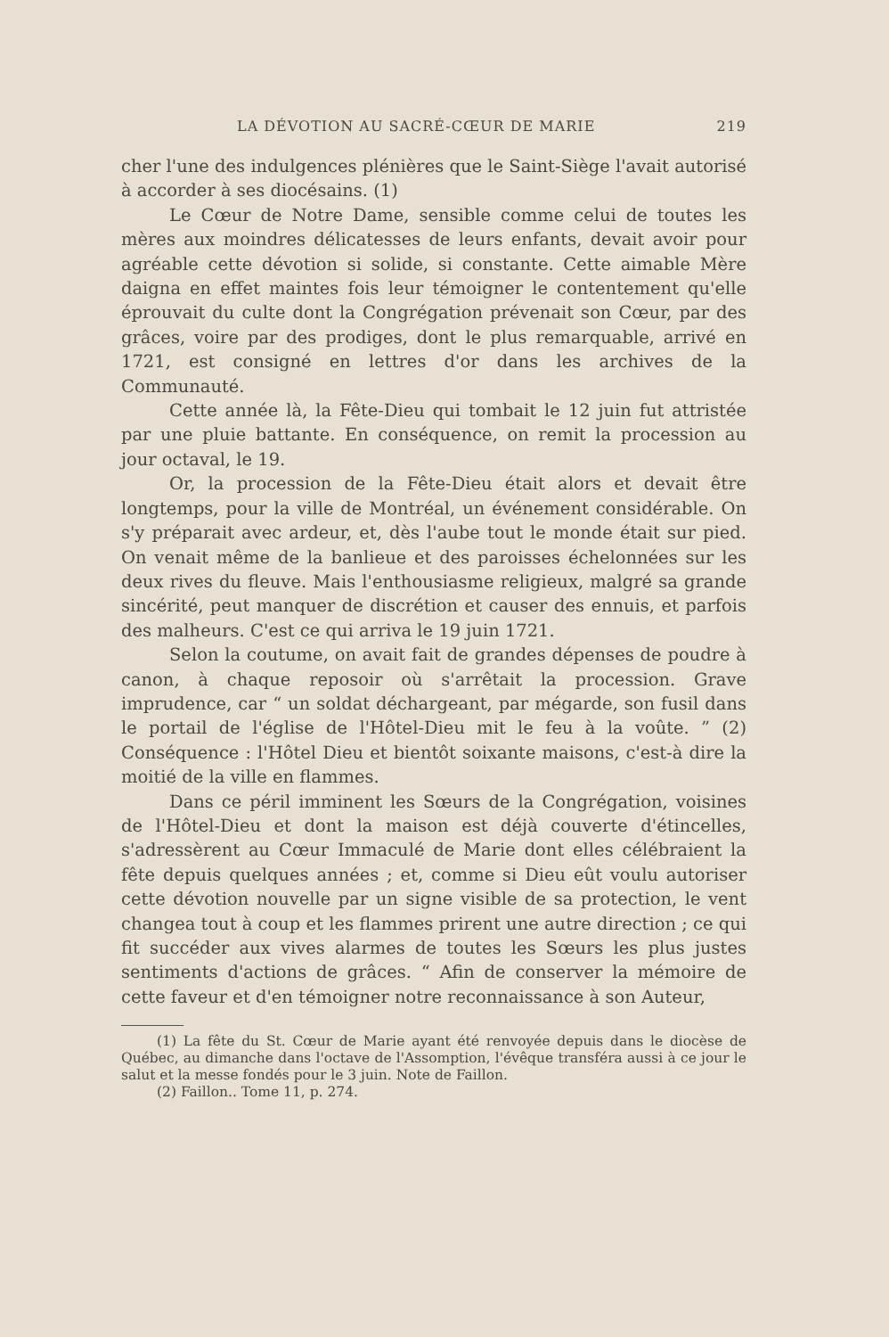LA DÉVOTION AU SACRÉ-CŒUR DE MARIE 219
cher l'une des indulgences plénières que le Saint-Siège l'avait autorisé à accorder à ses diocésains. (1)
Le Cœur de Notre Dame, sensible comme celui de toutes les mères aux moindres délicatesses de leurs enfants, devait avoir pour agréable cette dévotion si solide, si constante. Cette aimable Mère daigna en effet maintes fois leur témoigner le contentement qu'elle éprouvait du culte dont la Congrégation prévenait son Cœur, par des grâces, voire par des prodiges, dont le plus remarquable, arrivé en 1721, est consigné en lettres d'or dans les archives de la Communauté.
Cette année là, la Fête-Dieu qui tombait le 12 juin fut attristée par une pluie battante. En conséquence, on remit la procession au jour octaval, le 19.
Or, la procession de la Fête-Dieu était alors et devait être longtemps, pour la ville de Montréal, un événement considérable. On s'y préparait avec ardeur, et, dès l'aube tout le monde était sur pied. On venait même de la banlieue et des paroisses échelonnées sur les deux rives du fleuve. Mais l'enthousiasme religieux, malgré sa grande sincérité, peut manquer de discrétion et causer des ennuis, et parfois des malheurs. C'est ce qui arriva le 19 juin 1721.
Selon la coutume, on avait fait de grandes dépenses de poudre à canon, à chaque reposoir où s'arrêtait la procession. Grave imprudence, car “ un soldat déchargeant, par mégarde, son fusil dans le portail de l'église de l'Hôtel-Dieu mit le feu à la voûte. ” (2) Conséquence : l'Hôtel Dieu et bientôt soixante maisons, c'est-à dire la moitié de la ville en flammes.
Dans ce péril imminent les Sœurs de la Congrégation, voisines de l'Hôtel-Dieu et dont la maison est déjà couverte d'étincelles, s'adressèrent au Cœur Immaculé de Marie dont elles célébraient la fête depuis quelques années ; et, comme si Dieu eût voulu autoriser cette dévotion nouvelle par un signe visible de sa protection, le vent changea tout à coup et les flammes prirent une autre direction ; ce qui fit succéder aux vives alarmes de toutes les Sœurs les plus justes sentiments d'actions de grâces. “ Afin de conserver la mémoire de cette faveur et d'en témoigner notre reconnaissance à son Auteur,
(1) La fête du St. Cœur de Marie ayant été renvoyée depuis dans le diocèse de Québec, au dimanche dans l'octave de l'Assomption, l'évêque transféra aussi à ce jour le salut et la messe fondés pour le 3 juin. Note de Faillon.
(2) Faillon.. Tome 11, p. 274.